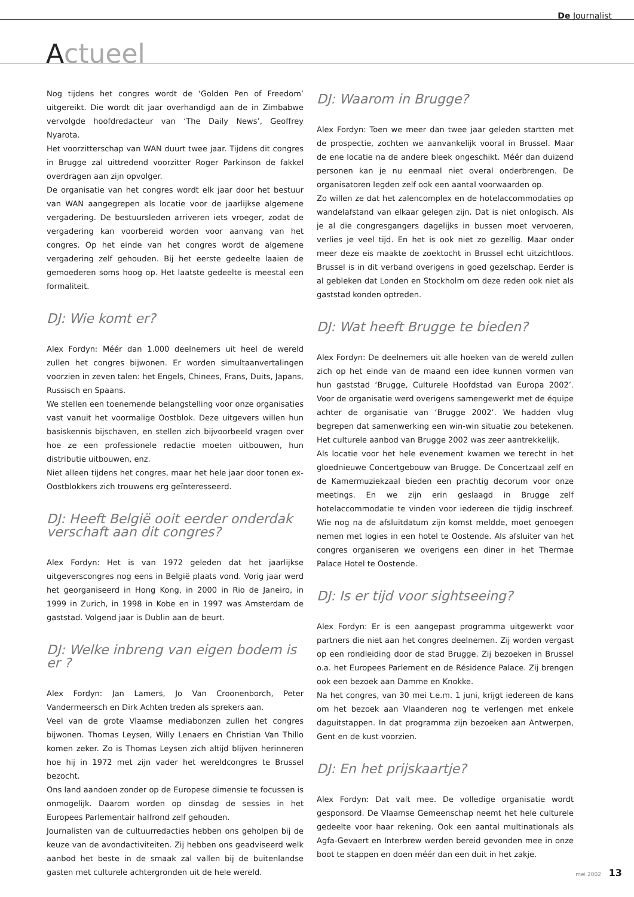De Journalist
Actueel
Nog tijdens het congres wordt de ‘Golden Pen of Freedom’ uitgereikt. Die wordt dit jaar overhandigd aan de in Zimbabwe vervolgde hoofdredacteur van ‘The Daily News’, Geoffrey Nyarota.
Het voorzitterschap van WAN duurt twee jaar. Tijdens dit congres in Brugge zal uittredend voorzitter Roger Parkinson de fakkel overdragen aan zijn opvolger.
De organisatie van het congres wordt elk jaar door het bestuur van WAN aangegrepen als locatie voor de jaarlijkse algemene vergadering. De bestuursleden arriveren iets vroeger, zodat de vergadering kan voorbereid worden voor aanvang van het congres. Op het einde van het congres wordt de algemene vergadering zelf gehouden. Bij het eerste gedeelte laaien de gemoederen soms hoog op. Het laatste gedeelte is meestal een formaliteit.
DJ: Wie komt er?
Alex Fordyn: Méér dan 1.000 deelnemers uit heel de wereld zullen het congres bijwonen. Er worden simultaanvertalingen voorzien in zeven talen: het Engels, Chinees, Frans, Duits, Japans, Russisch en Spaans.
We stellen een toenemende belangstelling voor onze organisaties vast vanuit het voormalige Oostblok. Deze uitgevers willen hun basiskennis bijschaven, en stellen zich bijvoorbeeld vragen over hoe ze een professionele redactie moeten uitbouwen, hun distributie uitbouwen, enz.
Niet alleen tijdens het congres, maar het hele jaar door tonen ex-Oostblokkers zich trouwens erg geïnteresseerd.
DJ: Heeft België ooit eerder onderdak verschaft aan dit congres?
Alex Fordyn: Het is van 1972 geleden dat het jaarlijkse uitgeverscongres nog eens in België plaats vond. Vorig jaar werd het georganiseerd in Hong Kong, in 2000 in Rio de Janeiro, in 1999 in Zurich, in 1998 in Kobe en in 1997 was Amsterdam de gaststad. Volgend jaar is Dublin aan de beurt.
DJ: Welke inbreng van eigen bodem is er ?
Alex Fordyn: Jan Lamers, Jo Van Croonenborch, Peter Vandermeersch en Dirk Achten treden als sprekers aan.
Veel van de grote Vlaamse mediabonzen zullen het congres bijwonen. Thomas Leysen, Willy Lenaers en Christian Van Thillo komen zeker. Zo is Thomas Leysen zich altijd blijven herinneren hoe hij in 1972 met zijn vader het wereldcongres te Brussel bezocht.
Ons land aandoen zonder op de Europese dimensie te focussen is onmogelijk. Daarom worden op dinsdag de sessies in het Europees Parlementair halfrond zelf gehouden.
Journalisten van de cultuurredacties hebben ons geholpen bij de keuze van de avondactiviteiten. Zij hebben ons geadviseerd welk aanbod het beste in de smaak zal vallen bij de buitenlandse gasten met culturele achtergronden uit de hele wereld.
DJ: Waarom in Brugge?
Alex Fordyn: Toen we meer dan twee jaar geleden startten met de prospectie, zochten we aanvankelijk vooral in Brussel. Maar de ene locatie na de andere bleek ongeschikt. Méér dan duizend personen kan je nu eenmaal niet overal onderbrengen. De organisatoren legden zelf ook een aantal voorwaarden op.
Zo willen ze dat het zalencomplex en de hotelaccommodaties op wandelafstand van elkaar gelegen zijn. Dat is niet onlogisch. Als je al die congresgangers dagelijks in bussen moet vervoeren, verlies je veel tijd. En het is ook niet zo gezellig. Maar onder meer deze eis maakte de zoektocht in Brussel echt uitzichtloos. Brussel is in dit verband overigens in goed gezelschap. Eerder is al gebleken dat Londen en Stockholm om deze reden ook niet als gaststad konden optreden.
DJ: Wat heeft Brugge te bieden?
Alex Fordyn: De deelnemers uit alle hoeken van de wereld zullen zich op het einde van de maand een idee kunnen vormen van hun gaststad ‘Brugge, Culturele Hoofdstad van Europa 2002’. Voor de organisatie werd overigens samengewerkt met de équipe achter de organisatie van ‘Brugge 2002’. We hadden vlug begrepen dat samenwerking een win-win situatie zou betekenen. Het culturele aanbod van Brugge 2002 was zeer aantrekkelijk.
Als locatie voor het hele evenement kwamen we terecht in het gloednieuwe Concertgebouw van Brugge. De Concertzaal zelf en de Kamermuziekzaal bieden een prachtig decorum voor onze meetings. En we zijn erin geslaagd in Brugge zelf hotelaccommodatie te vinden voor iedereen die tijdig inschreef. Wie nog na de afsluitdatum zijn komst meldde, moet genoegen nemen met logies in een hotel te Oostende. Als afsluiter van het congres organiseren we overigens een diner in het Thermae Palace Hotel te Oostende.
DJ: Is er tijd voor sightseeing?
Alex Fordyn: Er is een aangepast programma uitgewerkt voor partners die niet aan het congres deelnemen. Zij worden vergast op een rondleiding door de stad Brugge. Zij bezoeken in Brussel o.a. het Europees Parlement en de Résidence Palace. Zij brengen ook een bezoek aan Damme en Knokke.
Na het congres, van 30 mei t.e.m. 1 juni, krijgt iedereen de kans om het bezoek aan Vlaanderen nog te verlengen met enkele daguitstappen. In dat programma zijn bezoeken aan Antwerpen, Gent en de kust voorzien.
DJ: En het prijskaartje?
Alex Fordyn: Dat valt mee. De volledige organisatie wordt gesponsord. De Vlaamse Gemeenschap neemt het hele culturele gedeelte voor haar rekening. Ook een aantal multinationals als Agfa-Gevaert en Interbrew werden bereid gevonden mee in onze boot te stappen en doen méér dan een duit in het zakje.
mei 2002 13